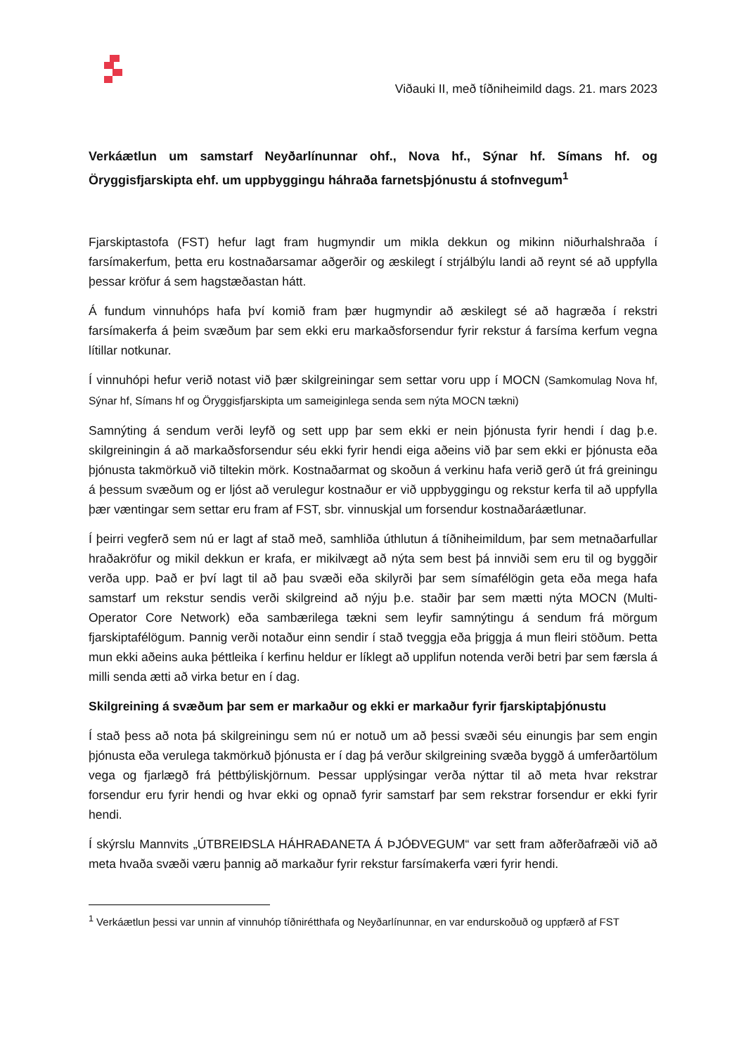Viðauki II, með tíðniheimild dags. 21. mars 2023
Verkáætlun um samstarf Neyðarlínunnar ohf., Nova hf., Sýnar hf. Símans hf. og Öryggisfjarskipta ehf. um uppbyggingu háhraða farnetsþjónustu á stofnvegum<sup>1</sup>
Fjarskiptastofa (FST) hefur lagt fram hugmyndir um mikla dekkun og mikinn niðurhalshraða í farsímakerfum, þetta eru kostnaðarsamar aðgerðir og æskilegt í strjálbýlu landi að reynt sé að uppfylla þessar kröfur á sem hagstæðastan hátt.
Á fundum vinnuhóps hafa því komið fram þær hugmyndir að æskilegt sé að hagræða í rekstri farsímakerfa á þeim svæðum þar sem ekki eru markaðsforsendur fyrir rekstur á farsíma kerfum vegna lítillar notkunar.
Í vinnuhópi hefur verið notast við þær skilgreiningar sem settar voru upp í MOCN (Samkomulag Nova hf, Sýnar hf, Símans hf og Öryggisfjarskipta um sameiginlega senda sem nýta MOCN tækni)
Samnýting á sendum verði leyfð og sett upp þar sem ekki er nein þjónusta fyrir hendi í dag þ.e. skilgreiningin á að markaðsforsendur séu ekki fyrir hendi eiga aðeins við þar sem ekki er þjónusta eða þjónusta takmörkuð við tiltekin mörk. Kostnaðarmat og skoðun á verkinu hafa verið gerð út frá greiningu á þessum svæðum og er ljóst að verulegur kostnaður er við uppbyggingu og rekstur kerfa til að uppfylla þær væntingar sem settar eru fram af FST, sbr. vinnuskjal um forsendur kostnaðaráætlunar.
Í þeirri vegferð sem nú er lagt af stað með, samhliða úthlutun á tíðniheimildum, þar sem metnaðarfullar hraðakröfur og mikil dekkun er krafa, er mikilvægt að nýta sem best þá innviði sem eru til og byggðir verða upp. Það er því lagt til að þau svæði eða skilyrði þar sem símafélögin geta eða mega hafa samstarf um rekstur sendis verði skilgreind að nýju þ.e. staðir þar sem mætti nýta MOCN (Multi-Operator Core Network) eða sambærilega tækni sem leyfir samnýtingu á sendum frá mörgum fjarskiptafélögum. Þannig verði notaður einn sendir í stað tveggja eða þriggja á mun fleiri stöðum. Þetta mun ekki aðeins auka þéttleika í kerfinu heldur er líklegt að upplifun notenda verði betri þar sem færsla á milli senda ætti að virka betur en í dag.
Skilgreining á svæðum þar sem er markaður og ekki er markaður fyrir fjarskiptaþjónustu
Í stað þess að nota þá skilgreiningu sem nú er notuð um að þessi svæði séu einungis þar sem engin þjónusta eða verulega takmörkuð þjónusta er í dag þá verður skilgreining svæða byggð á umferðartölum vega og fjarlægð frá þéttbýliskjörnum. Þessar upplýsingar verða nýttar til að meta hvar rekstrar forsendur eru fyrir hendi og hvar ekki og opnað fyrir samstarf þar sem rekstrar forsendur er ekki fyrir hendi.
Í skýrslu Mannvits „ÚTBREIÐSLA HÁHRAÐANETA Á ÞJÓÐVEGUM“ var sett fram aðferðafræði við að meta hvaða svæði væru þannig að markaður fyrir rekstur farsímakerfa væri fyrir hendi.
<sup>1</sup> Verkáætlun þessi var unnin af vinnuhóp tíðnirétthafa og Neyðarlínunnar, en var endurskoðuð og uppfærð af FST